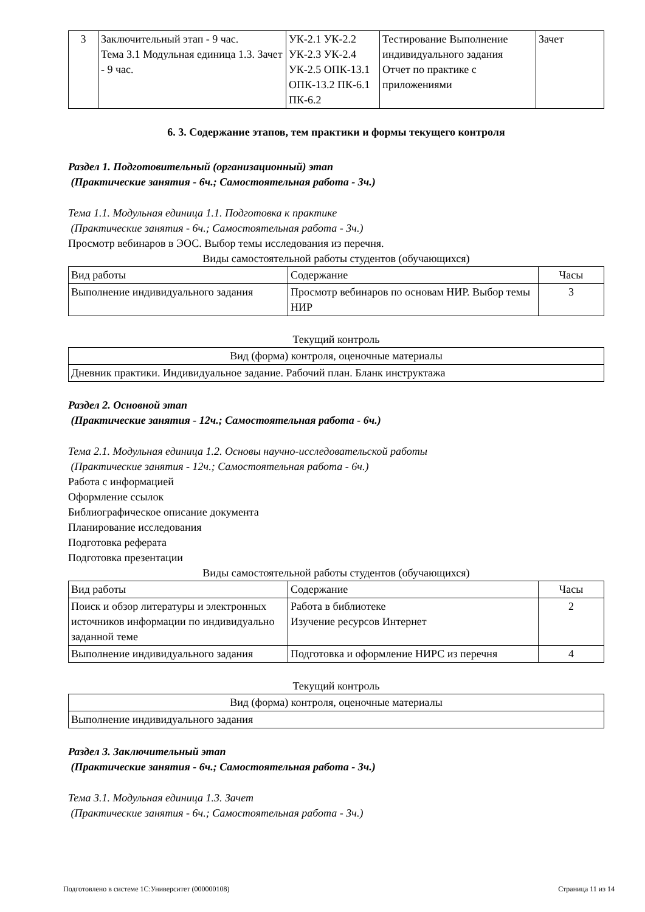| 3 | Заключительный этап - 9 час. Тема 3.1 Модульная единица 1.3. Зачет - 9 час. | УК-2.1 УК-2.2 УК-2.3 УК-2.4 УК-2.5 ОПК-13.1 ОПК-13.2 ПК-6.1 ПК-6.2 | Тестирование Выполнение индивидуального задания Отчет по практике с приложениями | Зачет |
6. 3. Содержание этапов, тем практики и формы текущего контроля
Раздел 1. Подготовительный (организационный) этап
(Практические занятия - 6ч.; Самостоятельная работа - 3ч.)
Тема 1.1. Модульная единица 1.1. Подготовка к практике
(Практические занятия - 6ч.; Самостоятельная работа - 3ч.)
Просмотр вебинаров в ЭОС. Выбор темы исследования из перечня.
Виды самостоятельной работы студентов (обучающихся)
| Вид работы | Содержание | Часы |
| Выполнение индивидуального задания | Просмотр вебинаров по основам НИР. Выбор темы НИР | 3 |
Текущий контроль
| Вид (форма) контроля, оценочные материалы |
| Дневник практики. Индивидуальное задание. Рабочий план. Бланк инструктажа |
Раздел 2. Основной этап
(Практические занятия - 12ч.; Самостоятельная работа - 6ч.)
Тема 2.1. Модульная единица 1.2. Основы научно-исследовательской работы
(Практические занятия - 12ч.; Самостоятельная работа - 6ч.)
Работа с информацией
Оформление ссылок
Библиографическое описание документа
Планирование исследования
Подготовка реферата
Подготовка презентации
Виды самостоятельной работы студентов (обучающихся)
| Вид работы | Содержание | Часы |
| Поиск и обзор литературы и электронных источников информации по индивидуально заданной теме | Работа в библиотеке Изучение ресурсов Интернет | 2 |
| Выполнение индивидуального задания | Подготовка и оформление НИРС из перечня | 4 |
Текущий контроль
| Вид (форма) контроля, оценочные материалы |
| Выполнение индивидуального задания |
Раздел 3. Заключительный этап
(Практические занятия - 6ч.; Самостоятельная работа - 3ч.)
Тема 3.1. Модульная единица 1.3. Зачет
(Практические занятия - 6ч.; Самостоятельная работа - 3ч.)
Подготовлено в системе 1С:Университет (000000108) Страница 11 из 14